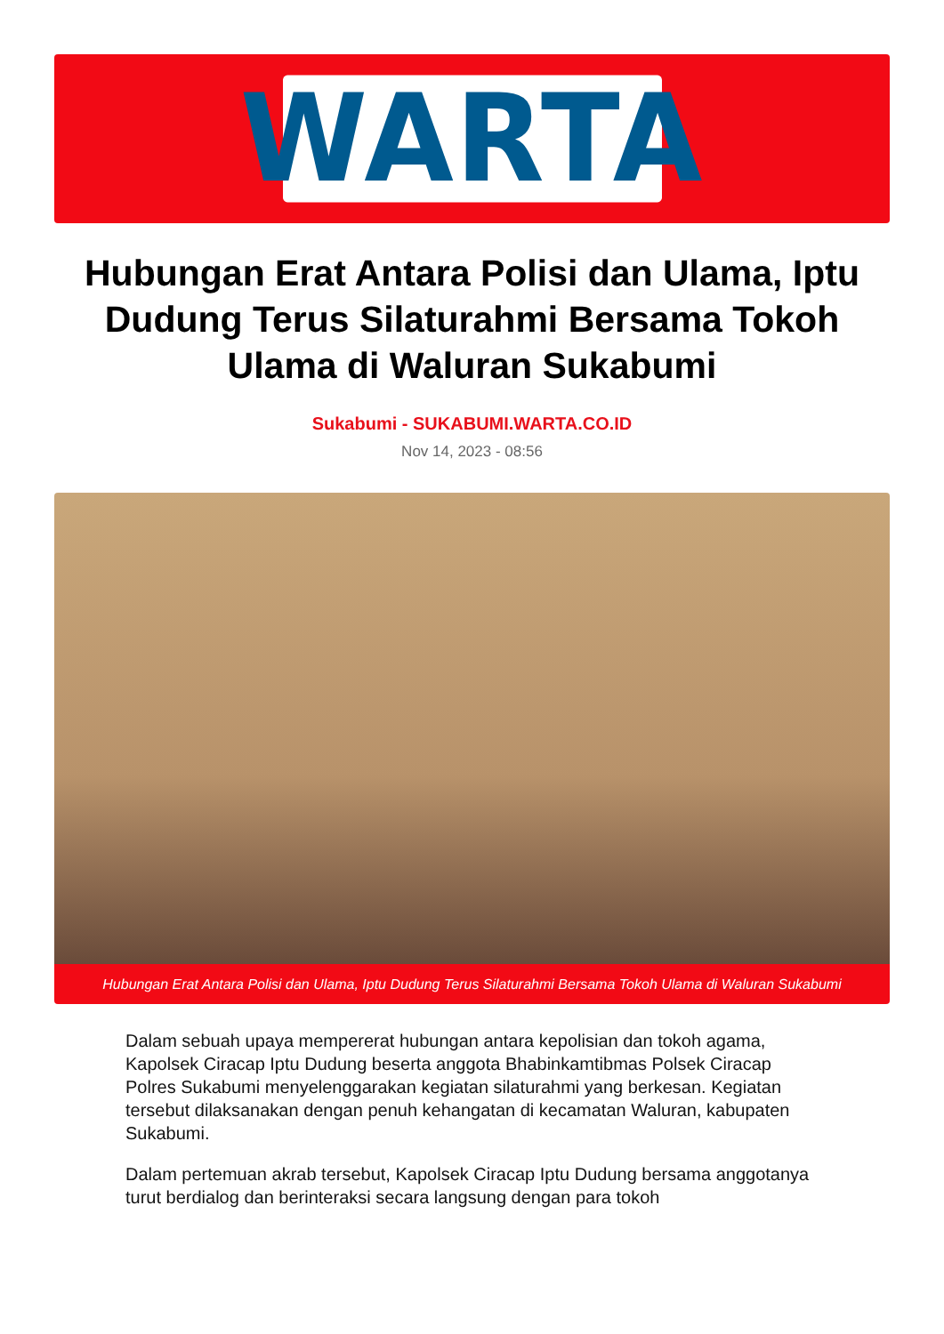WARTA
Hubungan Erat Antara Polisi dan Ulama, Iptu Dudung Terus Silaturahmi Bersama Tokoh Ulama di Waluran Sukabumi
Sukabumi - SUKABUMI.WARTA.CO.ID
Nov 14, 2023 - 08:56
Hubungan Erat Antara Polisi dan Ulama, Iptu Dudung Terus Silaturahmi Bersama Tokoh Ulama di Waluran Sukabumi
Dalam sebuah upaya mempererat hubungan antara kepolisian dan tokoh agama, Kapolsek Ciracap Iptu Dudung beserta anggota Bhabinkamtibmas Polsek Ciracap Polres Sukabumi menyelenggarakan kegiatan silaturahmi yang berkesan. Kegiatan tersebut dilaksanakan dengan penuh kehangatan di kecamatan Waluran, kabupaten Sukabumi.
Dalam pertemuan akrab tersebut, Kapolsek Ciracap Iptu Dudung bersama anggotanya turut berdialog dan berinteraksi secara langsung dengan para tokoh